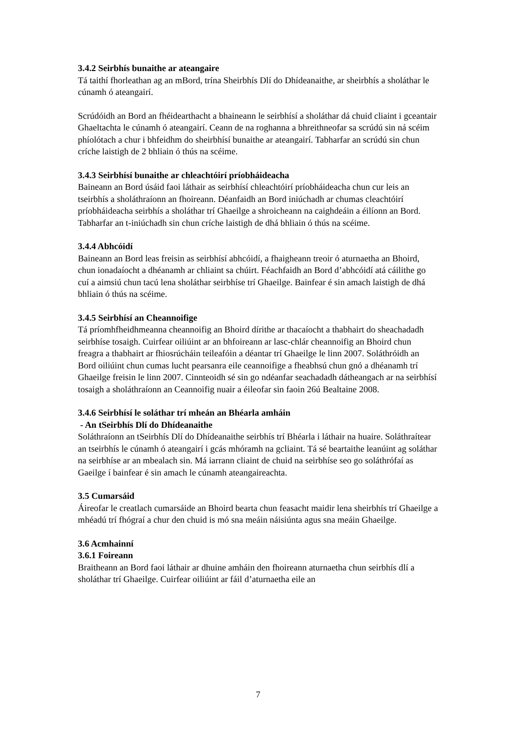3.4.2 Seirbhís bunaithe ar ateangaire
Tá taithí fhorleathan ag an mBord, trína Sheirbhís Dlí do Dhídeanaithe, ar sheirbhís a sholáthar le cúnamh ó ateangairí.
Scrúdóidh an Bord an fhéidearthacht a bhaineann le seirbhísí a sholáthar dá chuid cliaint i gceantair Ghaeltachta le cúnamh ó ateangairí. Ceann de na roghanna a bhreithneofar sa scrúdú sin ná scéim phíolótach a chur i bhfeidhm do sheirbhísí bunaithe ar ateangairí. Tabharfar an scrúdú sin chun críche laistigh de 2 bhliain ó thús na scéime.
3.4.3 Seirbhísí bunaithe ar chleachtóirí príobháideacha
Baineann an Bord úsáid faoi láthair as seirbhísí chleachtóirí príobháideacha chun cur leis an tseirbhís a sholáthraíonn an fhoireann. Déanfaidh an Bord iniúchadh ar chumas cleachtóirí príobháideacha seirbhís a sholáthar trí Ghaeilge a shroicheann na caighdeáin a éilíonn an Bord. Tabharfar an t-iniúchadh sin chun críche laistigh de dhá bhliain ó thús na scéime.
3.4.4 Abhcóidí
Baineann an Bord leas freisin as seirbhísí abhcóidí, a fhaigheann treoir ó aturnaetha an Bhoird, chun ionadaíocht a dhéanamh ar chliaint sa chúirt. Féachfaidh an Bord d’abhcóidí atá cáilithe go cuí a aimsiú chun tacú lena sholáthar seirbhíse trí Ghaeilge. Bainfear é sin amach laistigh de dhá bhliain ó thús na scéime.
3.4.5 Seirbhísí an Cheannoifige
Tá príomhfheidhmeanna cheannoifig an Bhoird dírithe ar thacaíocht a thabhairt do sheachadadh seirbhíse tosaigh. Cuirfear oiliúint ar an bhfoireann ar lasc-chlár cheannoifig an Bhoird chun freagra a thabhairt ar fhiosrúcháin teileafóin a déantar trí Ghaeilge le linn 2007. Soláthróidh an Bord oiliúint chun cumas lucht pearsanra eile ceannoifige a fheabhsú chun gnó a dhéanamh trí Ghaeilge freisin le linn 2007. Cinnteoidh sé sin go ndéanfar seachadadh dátheangach ar na seirbhísí tosaigh a sholáthraíonn an Ceannoifig nuair a éileofar sin faoin 26ú Bealtaine 2008.
3.4.6 Seirbhísí le soláthar trí mheán an Bhéarla amháin
- An tSeirbhís Dlí do Dhídeanaithe
Soláthraíonn an tSeirbhís Dlí do Dhídeanaithe seirbhís trí Bhéarla i láthair na huaire. Soláthraítear an tseirbhís le cúnamh ó ateangairí i gcás mhóramh na gcliaint. Tá sé beartaithe leanúint ag soláthar na seirbhíse ar an mbealach sin. Má iarrann cliaint de chuid na seirbhíse seo go soláthrófaí as Gaeilge í bainfear é sin amach le cúnamh ateangaireachta.
3.5 Cumarsáid
Áireofar le creatlach cumarsáide an Bhoird bearta chun feasacht maidir lena sheirbhís trí Ghaeilge a mhéadú trí fhógraí a chur den chuid is mó sna meáin náisiúnta agus sna meáin Ghaeilge.
3.6 Acmhainní
3.6.1 Foireann
Braitheann an Bord faoi láthair ar dhuine amháin den fhoireann aturnaetha chun seirbhís dlí a sholáthar trí Ghaeilge. Cuirfear oiliúint ar fáil d’aturnaetha eile an
7